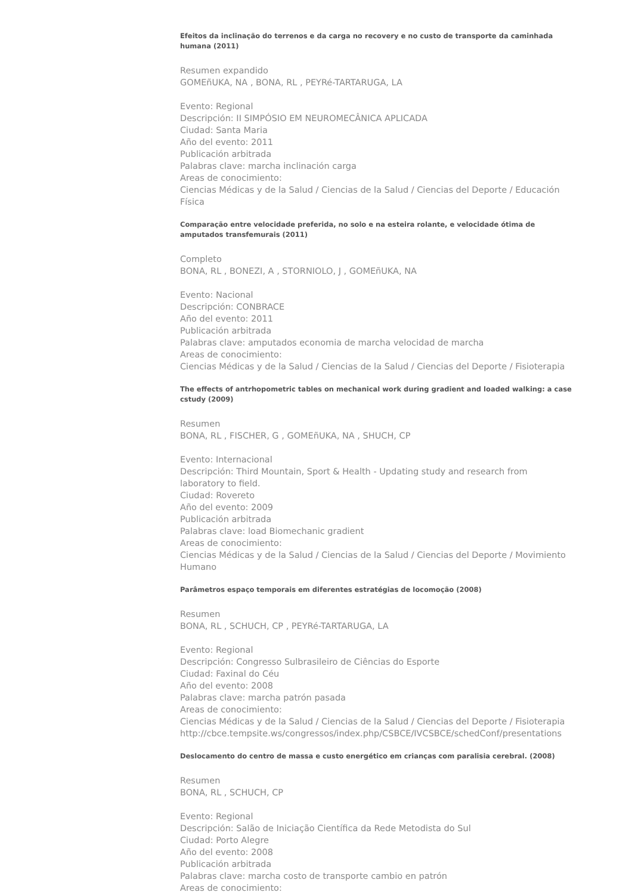Efeitos da inclinação do terrenos e da carga no recovery e no custo de transporte da caminhada humana (2011)
Resumen expandido
GOMEñUKA, NA , BONA, RL , PEYRé-TARTARUGA, LA
Evento: Regional
Descripción: II SIMPÓSIO EM NEUROMECÂNICA APLICADA
Ciudad: Santa Maria
Año del evento: 2011
Publicación arbitrada
Palabras clave: marcha inclinación carga
Areas de conocimiento:
Ciencias Médicas y de la Salud / Ciencias de la Salud / Ciencias del Deporte / Educación Física
Comparação entre velocidade preferida, no solo e na esteira rolante, e velocidade ótima de amputados transfemurais (2011)
Completo
BONA, RL , BONEZI, A , STORNIOLO, J , GOMEñUKA, NA
Evento: Nacional
Descripción: CONBRACE
Año del evento: 2011
Publicación arbitrada
Palabras clave: amputados economia de marcha velocidad de marcha
Areas de conocimiento:
Ciencias Médicas y de la Salud / Ciencias de la Salud / Ciencias del Deporte / Fisioterapia
The effects of antrhopometric tables on mechanical work during gradient and loaded walking: a case cstudy (2009)
Resumen
BONA, RL , FISCHER, G , GOMEñUKA, NA , SHUCH, CP
Evento: Internacional
Descripción: Third Mountain, Sport & Health - Updating study and research from laboratory to field.
Ciudad: Rovereto
Año del evento: 2009
Publicación arbitrada
Palabras clave: load Biomechanic gradient
Areas de conocimiento:
Ciencias Médicas y de la Salud / Ciencias de la Salud / Ciencias del Deporte / Movimiento Humano
Parâmetros espaço temporais em diferentes estratégias de locomoção (2008)
Resumen
BONA, RL , SCHUCH, CP , PEYRé-TARTARUGA, LA
Evento: Regional
Descripción: Congresso Sulbrasileiro de Ciências do Esporte
Ciudad: Faxinal do Céu
Año del evento: 2008
Palabras clave: marcha patrón pasada
Areas de conocimiento:
Ciencias Médicas y de la Salud / Ciencias de la Salud / Ciencias del Deporte / Fisioterapia
http://cbce.tempsite.ws/congressos/index.php/CSBCE/IVCSBCE/schedConf/presentations
Deslocamento do centro de massa e custo energético em crianças com paralisia cerebral. (2008)
Resumen
BONA, RL , SCHUCH, CP
Evento: Regional
Descripción: Salão de Iniciação Científica da Rede Metodista do Sul
Ciudad: Porto Alegre
Año del evento: 2008
Publicación arbitrada
Palabras clave: marcha costo de transporte cambio en patrón
Areas de conocimiento: